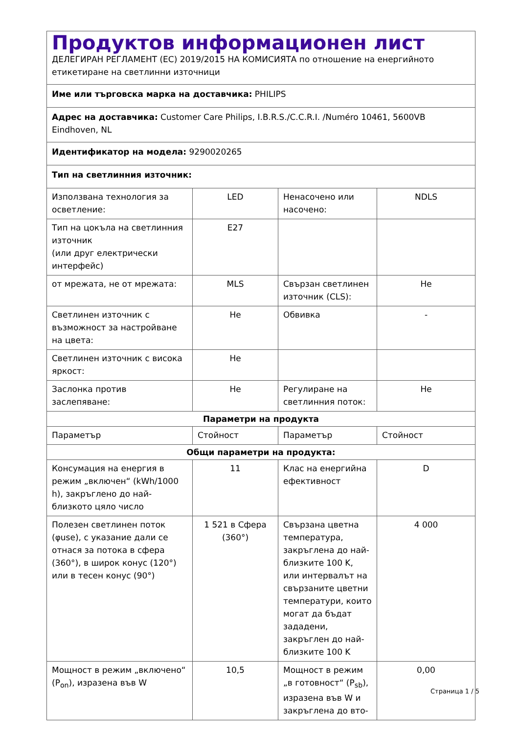Продуктов информационен лист
ДЕЛЕГИРАН РЕГЛАМЕНТ (ЕС) 2019/2015 НА КОМИСИЯТА по отношение на енергийното етикетиране на светлинни източници
Име или търговска марка на доставчика: PHILIPS
Адрес на доставчика: Customer Care Philips, I.B.R.S./C.C.R.I. /Numéro 10461, 5600VB Eindhoven, NL
Идентификатор на модела: 9290020265
Тип на светлинния източник:
| Използвана технология за осветление: | LED | Ненасочено или насочено: | NDLS |
| Тип на цокъла на светлинния източник (или друг електрически интерфейс) | E27 | | |
| от мрежата, не от мрежата: | MLS | Свързан светлинен източник (CLS): | Не |
| Светлинен източник с възможност за настройване на цвета: | Не | Обвивка | - |
| Светлинен източник с висока яркост: | Не | | |
| Заслонка против заслепяване: | Не | Регулиране на светлинния поток: | Не |
| Параметри на продукта | | | |
| Параметър | Стойност | Параметър | Стойност |
| Общи параметри на продукта: | | | |
| Консумация на енергия в режим „включен“ (kWh/1000 h), закръглено до най-близкото цяло число | 11 | Клас на енергийна ефективност | D |
| Полезен светлинен поток (φuse), с указание дали се отнася за потока в сфера (360°), в широк конус (120°) или в тесен конус (90°) | 1 521 в Сфера (360°) | Свързана цветна температура, закръглена до най-близките 100 K, или интервалът на свързаните цветни температури, които могат да бъдат зададени, закръглен до най-близките 100 K | 4 000 |
| Мощност в режим „включено“ (P<sub>on</sub>), изразена във W | 10,5 | Мощност в режим „в готовност“ (P<sub>sb</sub>), изразена във W и закръглена до вто- | 0,00 |
Страница 1 / 5